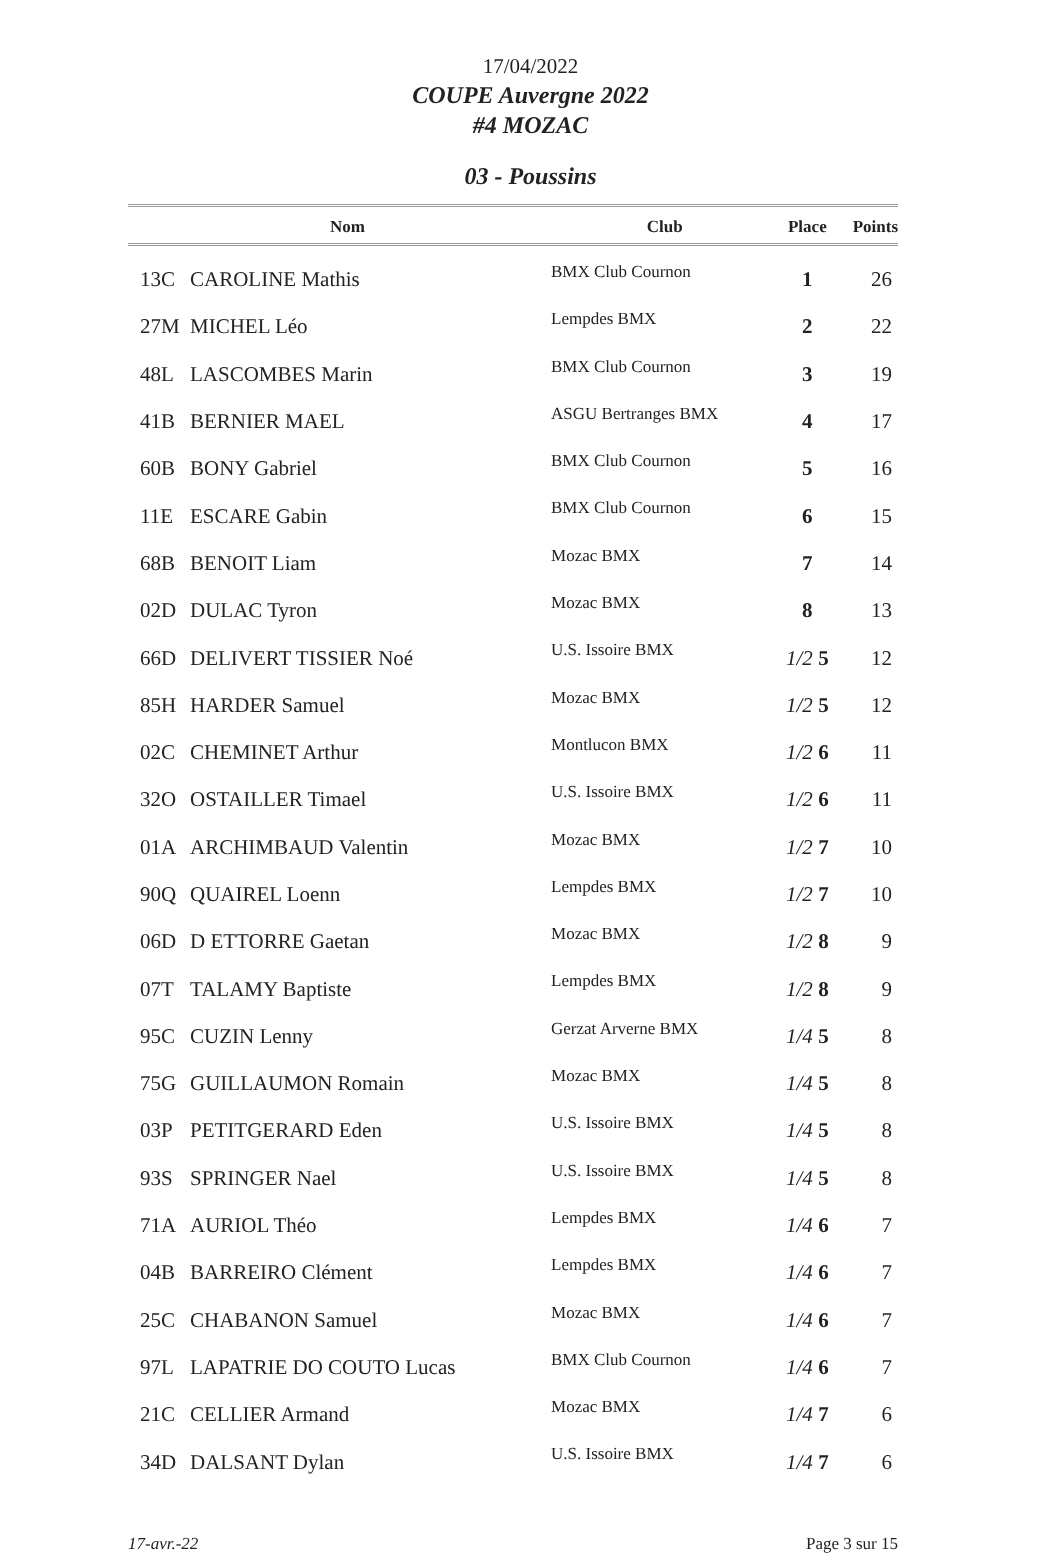17/04/2022
COUPE Auvergne 2022
#4 MOZAC
03 - Poussins
| | Nom | Club | Place | Points |
| --- | --- | --- | --- | --- |
| 13C | CAROLINE Mathis | BMX Club Cournon | 1 | 26 |
| 27M | MICHEL Léo | Lempdes BMX | 2 | 22 |
| 48L | LASCOMBES Marin | BMX Club Cournon | 3 | 19 |
| 41B | BERNIER MAEL | ASGU Bertranges BMX | 4 | 17 |
| 60B | BONY Gabriel | BMX Club Cournon | 5 | 16 |
| 11E | ESCARE Gabin | BMX Club Cournon | 6 | 15 |
| 68B | BENOIT Liam | Mozac BMX | 7 | 14 |
| 02D | DULAC Tyron | Mozac BMX | 8 | 13 |
| 66D | DELIVERT TISSIER Noé | U.S. Issoire BMX | 1/2 5 | 12 |
| 85H | HARDER Samuel | Mozac BMX | 1/2 5 | 12 |
| 02C | CHEMINET Arthur | Montlucon BMX | 1/2 6 | 11 |
| 32O | OSTAILLER Timael | U.S. Issoire BMX | 1/2 6 | 11 |
| 01A | ARCHIMBAUD Valentin | Mozac BMX | 1/2 7 | 10 |
| 90Q | QUAIREL Loenn | Lempdes BMX | 1/2 7 | 10 |
| 06D | D ETTORRE Gaetan | Mozac BMX | 1/2 8 | 9 |
| 07T | TALAMY Baptiste | Lempdes BMX | 1/2 8 | 9 |
| 95C | CUZIN Lenny | Gerzat Arverne BMX | 1/4 5 | 8 |
| 75G | GUILLAUMON Romain | Mozac BMX | 1/4 5 | 8 |
| 03P | PETITGERARD Eden | U.S. Issoire BMX | 1/4 5 | 8 |
| 93S | SPRINGER Nael | U.S. Issoire BMX | 1/4 5 | 8 |
| 71A | AURIOL Théo | Lempdes BMX | 1/4 6 | 7 |
| 04B | BARREIRO Clément | Lempdes BMX | 1/4 6 | 7 |
| 25C | CHABANON Samuel | Mozac BMX | 1/4 6 | 7 |
| 97L | LAPATRIE DO COUTO Lucas | BMX Club Cournon | 1/4 6 | 7 |
| 21C | CELLIER Armand | Mozac BMX | 1/4 7 | 6 |
| 34D | DALSANT Dylan | U.S. Issoire BMX | 1/4 7 | 6 |
17-avr.-22 Page 3 sur 15